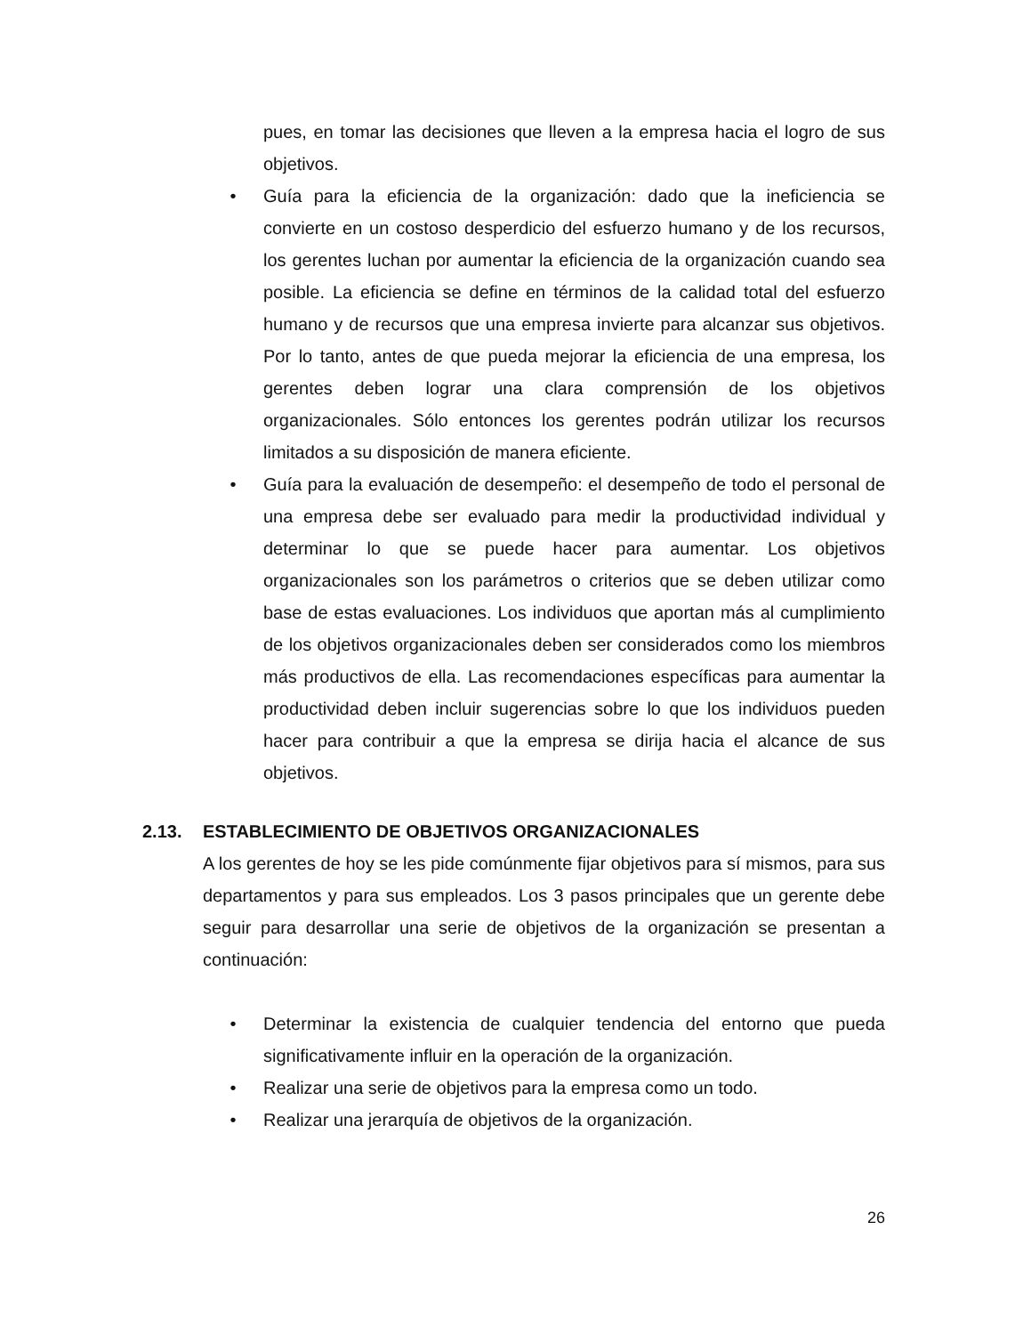pues, en tomar las decisiones que lleven a la empresa hacia el logro de sus objetivos.
• Guía para la eficiencia de la organización: dado que la ineficiencia se convierte en un costoso desperdicio del esfuerzo humano y de los recursos, los gerentes luchan por aumentar la eficiencia de la organización cuando sea posible. La eficiencia se define en términos de la calidad total del esfuerzo humano y de recursos que una empresa invierte para alcanzar sus objetivos. Por lo tanto, antes de que pueda mejorar la eficiencia de una empresa, los gerentes deben lograr una clara comprensión de los objetivos organizacionales. Sólo entonces los gerentes podrán utilizar los recursos limitados a su disposición de manera eficiente.
• Guía para la evaluación de desempeño: el desempeño de todo el personal de una empresa debe ser evaluado para medir la productividad individual y determinar lo que se puede hacer para aumentar. Los objetivos organizacionales son los parámetros o criterios que se deben utilizar como base de estas evaluaciones. Los individuos que aportan más al cumplimiento de los objetivos organizacionales deben ser considerados como los miembros más productivos de ella. Las recomendaciones específicas para aumentar la productividad deben incluir sugerencias sobre lo que los individuos pueden hacer para contribuir a que la empresa se dirija hacia el alcance de sus objetivos.
2.13. ESTABLECIMIENTO DE OBJETIVOS ORGANIZACIONALES
A los gerentes de hoy se les pide comúnmente fijar objetivos para sí mismos, para sus departamentos y para sus empleados. Los 3 pasos principales que un gerente debe seguir para desarrollar una serie de objetivos de la organización se presentan a continuación:
• Determinar la existencia de cualquier tendencia del entorno que pueda significativamente influir en la operación de la organización.
• Realizar una serie de objetivos para la empresa como un todo.
• Realizar una jerarquía de objetivos de la organización.
26